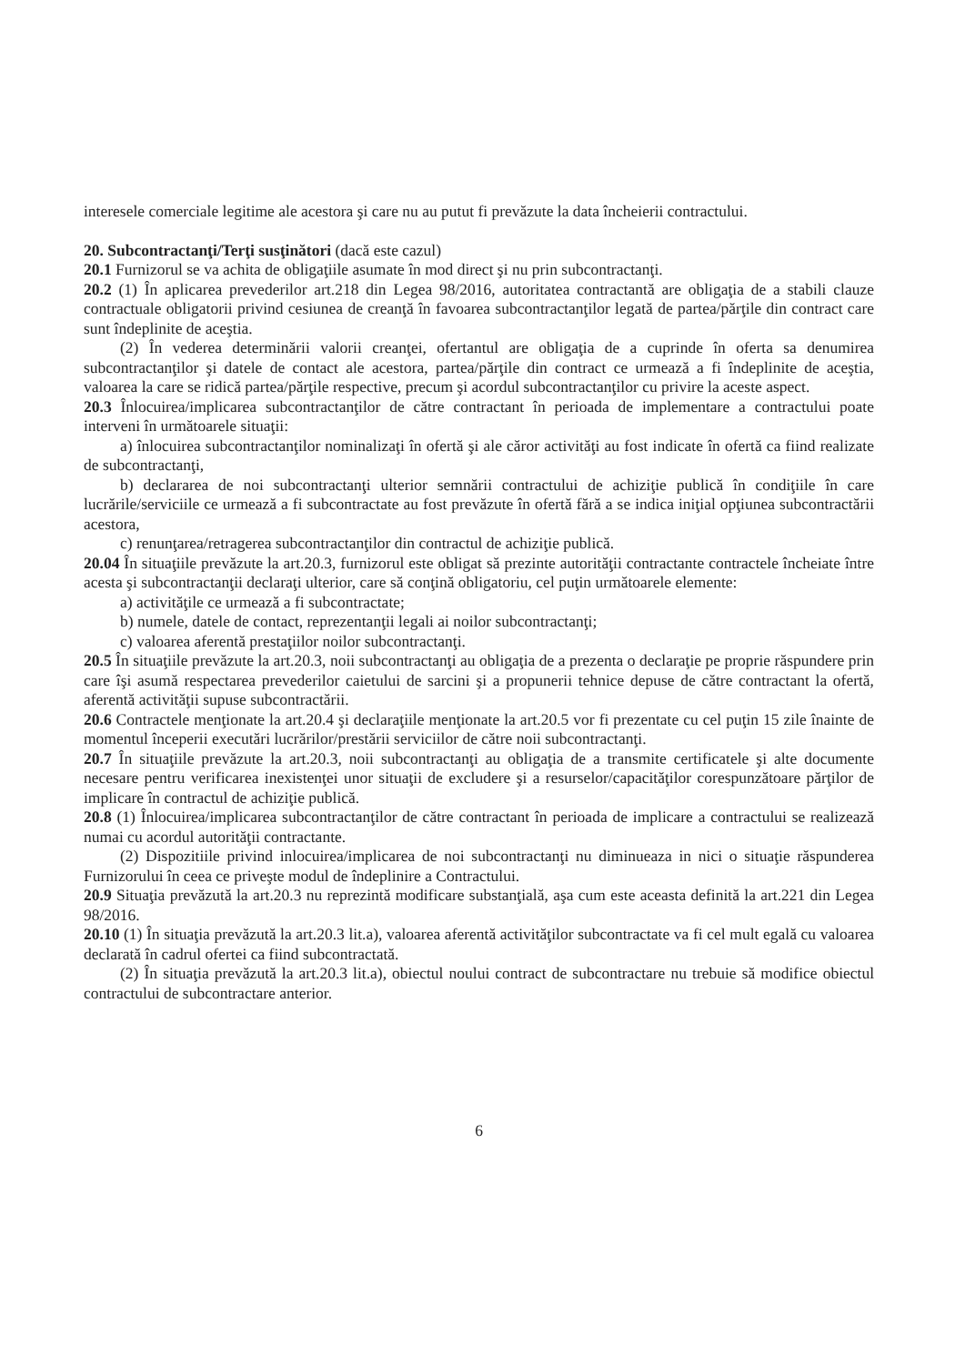interesele comerciale legitime ale acestora şi care nu au putut fi prevăzute la data încheierii contractului.
20. Subcontractanţi/Terţi susţinători (dacă este cazul)
20.1 Furnizorul se va achita de obligaţiile asumate în mod direct şi nu prin subcontractanţi.
20.2 (1) În aplicarea prevederilor art.218 din Legea 98/2016, autoritatea contractantă are obligaţia de a stabili clauze contractuale obligatorii privind cesiunea de creanţă în favoarea subcontractanţilor legată de partea/părţile din contract care sunt îndeplinite de aceştia.
(2) În vederea determinării valorii creanţei, ofertantul are obligaţia de a cuprinde în oferta sa denumirea subcontractanţilor şi datele de contact ale acestora, partea/părţile din contract ce urmează a fi îndeplinite de aceştia, valoarea la care se ridică partea/părţile respective, precum şi acordul subcontractanţilor cu privire la aceste aspect.
20.3 Înlocuirea/implicarea subcontractanţilor de către contractant în perioada de implementare a contractului poate interveni în următoarele situaţii:
a) înlocuirea subcontractanţilor nominalizaţi în ofertă şi ale căror activităţi au fost indicate în ofertă ca fiind realizate de subcontractanţi,
b) declararea de noi subcontractanţi ulterior semnării contractului de achiziţie publică în condiţiile în care lucrările/serviciile ce urmează a fi subcontractate au fost prevăzute în ofertă fără a se indica iniţial opţiunea subcontractării acestora,
c) renunţarea/retragerea subcontractanţilor din contractul de achiziţie publică.
20.04 În situaţiile prevăzute la art.20.3, furnizorul este obligat să prezinte autorităţii contractante contractele încheiate între acesta şi subcontractanţii declaraţi ulterior, care să conţină obligatoriu, cel puţin următoarele elemente:
a) activităţile ce urmează a fi subcontractate;
b) numele, datele de contact, reprezentanţii legali ai noilor subcontractanţi;
c) valoarea aferentă prestaţiilor noilor subcontractanţi.
20.5 În situaţiile prevăzute la art.20.3, noii subcontractanţi au obligaţia de a prezenta o declaraţie pe proprie răspundere prin care îşi asumă respectarea prevederilor caietului de sarcini şi a propunerii tehnice depuse de către contractant la ofertă, aferentă activităţii supuse subcontractării.
20.6 Contractele menţionate la art.20.4 şi declaraţiile menţionate la art.20.5 vor fi prezentate cu cel puţin 15 zile înainte de momentul începerii executări lucrărilor/prestării serviciilor de către noii subcontractanţi.
20.7 În situaţiile prevăzute la art.20.3, noii subcontractanţi au obligaţia de a transmite certificatele şi alte documente necesare pentru verificarea inexistenţei unor situaţii de excludere şi a resurselor/capacităţilor corespunzătoare părţilor de implicare în contractul de achiziţie publică.
20.8 (1) Înlocuirea/implicarea subcontractanţilor de către contractant în perioada de implicare a contractului se realizează numai cu acordul autorităţii contractante.
(2) Dispozitiile privind inlocuirea/implicarea de noi subcontractanţi nu diminueaza in nici o situaţie răspunderea Furnizorului în ceea ce priveşte modul de îndeplinire a Contractului.
20.9 Situaţia prevăzută la art.20.3 nu reprezintă modificare substanţială, aşa cum este aceasta definită la art.221 din Legea 98/2016.
20.10 (1) În situaţia prevăzută la art.20.3 lit.a), valoarea aferentă activităţilor subcontractate va fi cel mult egală cu valoarea declarată în cadrul ofertei ca fiind subcontractată.
(2) În situaţia prevăzută la art.20.3 lit.a), obiectul noului contract de subcontractare nu trebuie să modifice obiectul contractului de subcontractare anterior.
6